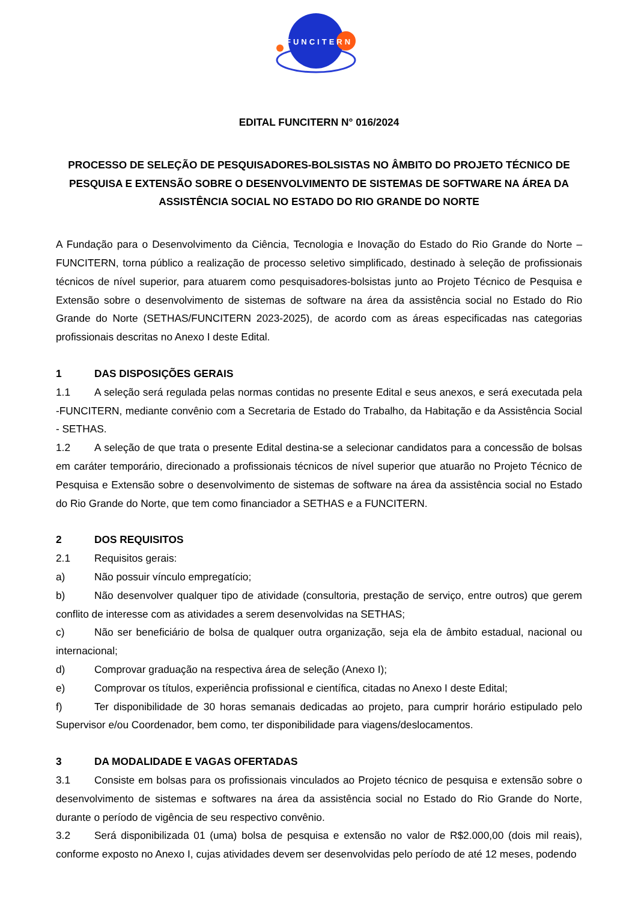FUNCITERN
EDITAL FUNCITERN N° 016/2024
PROCESSO DE SELEÇÃO DE PESQUISADORES-BOLSISTAS NO ÂMBITO DO PROJETO TÉCNICO DE PESQUISA E EXTENSÃO SOBRE O DESENVOLVIMENTO DE SISTEMAS DE SOFTWARE NA ÁREA DA ASSISTÊNCIA SOCIAL NO ESTADO DO RIO GRANDE DO NORTE
A Fundação para o Desenvolvimento da Ciência, Tecnologia e Inovação do Estado do Rio Grande do Norte – FUNCITERN, torna público a realização de processo seletivo simplificado, destinado à seleção de profissionais técnicos de nível superior, para atuarem como pesquisadores-bolsistas junto ao Projeto Técnico de Pesquisa e Extensão sobre o desenvolvimento de sistemas de software na área da assistência social no Estado do Rio Grande do Norte (SETHAS/FUNCITERN 2023-2025), de acordo com as áreas especificadas nas categorias profissionais descritas no Anexo I deste Edital.
1 DAS DISPOSIÇÕES GERAIS
1.1 A seleção será regulada pelas normas contidas no presente Edital e seus anexos, e será executada pela -FUNCITERN, mediante convênio com a Secretaria de Estado do Trabalho, da Habitação e da Assistência Social - SETHAS.
1.2 A seleção de que trata o presente Edital destina-se a selecionar candidatos para a concessão de bolsas em caráter temporário, direcionado a profissionais técnicos de nível superior que atuarão no Projeto Técnico de Pesquisa e Extensão sobre o desenvolvimento de sistemas de software na área da assistência social no Estado do Rio Grande do Norte, que tem como financiador a SETHAS e a FUNCITERN.
2 DOS REQUISITOS
2.1 Requisitos gerais:
a) Não possuir vínculo empregatício;
b) Não desenvolver qualquer tipo de atividade (consultoria, prestação de serviço, entre outros) que gerem conflito de interesse com as atividades a serem desenvolvidas na SETHAS;
c) Não ser beneficiário de bolsa de qualquer outra organização, seja ela de âmbito estadual, nacional ou internacional;
d) Comprovar graduação na respectiva área de seleção (Anexo I);
e) Comprovar os títulos, experiência profissional e científica, citadas no Anexo I deste Edital;
f) Ter disponibilidade de 30 horas semanais dedicadas ao projeto, para cumprir horário estipulado pelo Supervisor e/ou Coordenador, bem como, ter disponibilidade para viagens/deslocamentos.
3 DA MODALIDADE E VAGAS OFERTADAS
3.1 Consiste em bolsas para os profissionais vinculados ao Projeto técnico de pesquisa e extensão sobre o desenvolvimento de sistemas e softwares na área da assistência social no Estado do Rio Grande do Norte, durante o período de vigência de seu respectivo convênio.
3.2 Será disponibilizada 01 (uma) bolsa de pesquisa e extensão no valor de R$2.000,00 (dois mil reais), conforme exposto no Anexo I, cujas atividades devem ser desenvolvidas pelo período de até 12 meses, podendo